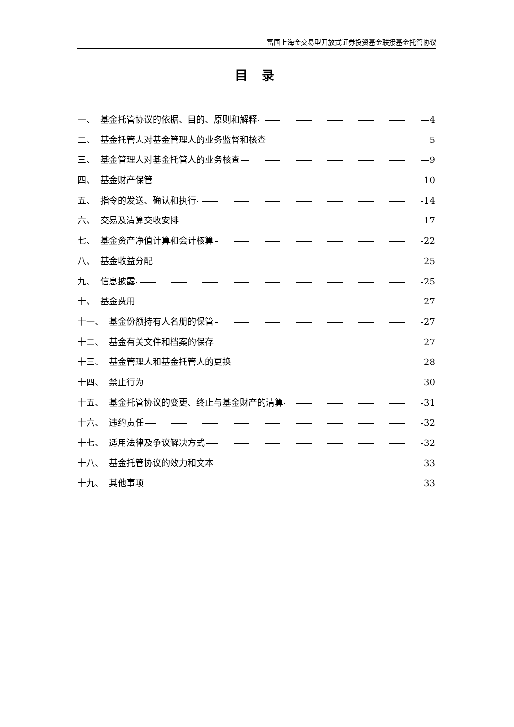富国上海金交易型开放式证券投资基金联接基金托管协议
目 录
一、 基金托管协议的依据、目的、原则和解释 4
二、 基金托管人对基金管理人的业务监督和核查 5
三、 基金管理人对基金托管人的业务核查 9
四、 基金财产保管 10
五、 指令的发送、确认和执行 14
六、 交易及清算交收安排 17
七、 基金资产净值计算和会计核算 22
八、 基金收益分配 25
九、 信息披露 25
十、 基金费用 27
十一、 基金份额持有人名册的保管 27
十二、 基金有关文件和档案的保存 27
十三、 基金管理人和基金托管人的更换 28
十四、 禁止行为 30
十五、 基金托管协议的变更、终止与基金财产的清算 31
十六、 违约责任 32
十七、 适用法律及争议解决方式 32
十八、 基金托管协议的效力和文本 33
十九、 其他事项 33